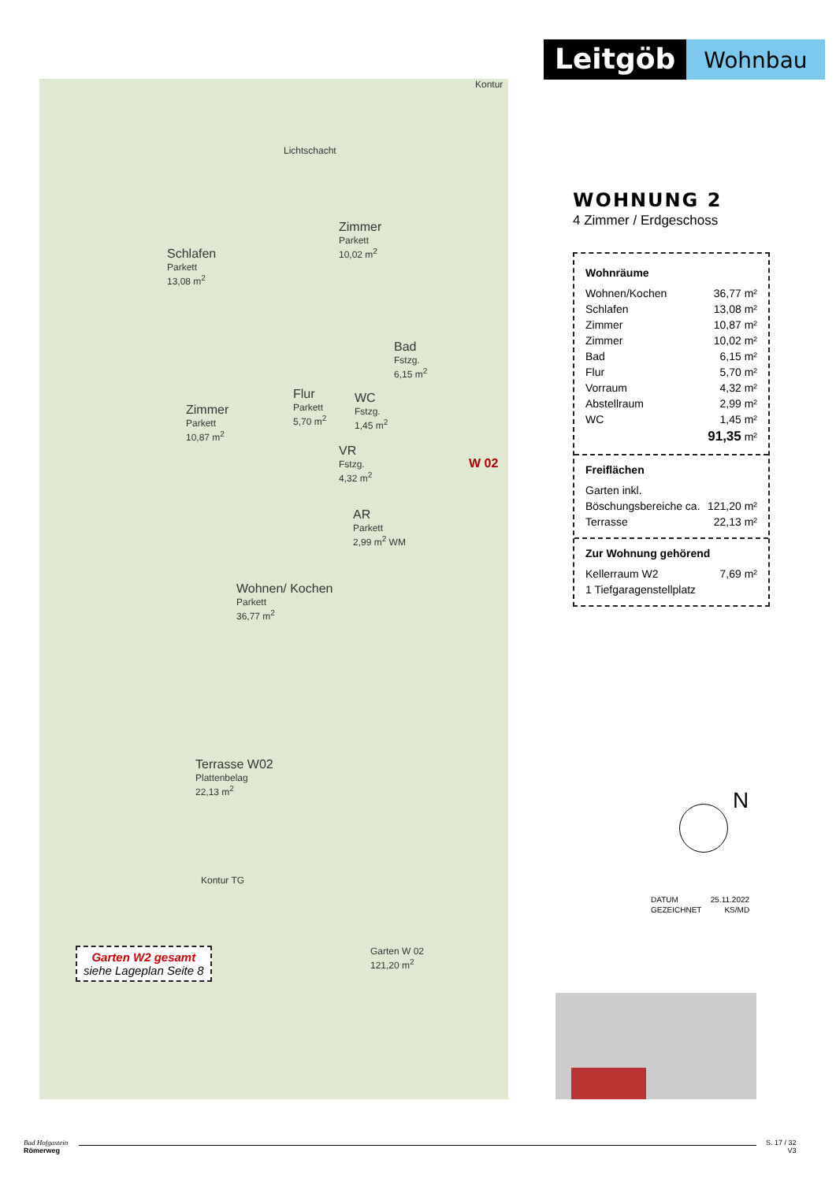Leitgöb
Wohnbau
Kontur
Lichtschacht
Schlafen
Parkett
13,08 m<sup>2</sup>
Zimmer
Parkett
10,02 m<sup>2</sup>
Bad
Fstzg.
6,15 m<sup>2</sup>
Flur
Parkett
5,70 m<sup>2</sup>
Zimmer
Parkett
10,87 m<sup>2</sup>
WC
Fstzg.
1,45 m<sup>2</sup>
VR
Fstzg.
4,32 m<sup>2</sup>
W 02
AR
Parkett
2,99 m<sup>2</sup> WM
Wohnen/ Kochen
Parkett
36,77 m<sup>2</sup>
Terrasse W02
Plattenbelag
22,13 m<sup>2</sup>
Kontur TG
Garten W 02
121,20 m<sup>2</sup>
Garten W2 gesamt
siehe Lageplan Seite 8
WOHNUNG 2
4 Zimmer / Erdgeschoss
Wohnräume
| Wohnen/Kochen | 36,77 m² |
| Schlafen | 13,08 m² |
| Zimmer | 10,87 m² |
| Zimmer | 10,02 m² |
| Bad | 6,15 m² |
| Flur | 5,70 m² |
| Vorraum | 4,32 m² |
| Abstellraum | 2,99 m² |
| WC | 1,45 m² |
| | 91,35 m² |
Freiflächen
| Garten inkl. | |
| Böschungsbereiche ca. | 121,20 m² |
| Terrasse | 22,13 m² |
Zur Wohnung gehörend
| Kellerraum W2 | 7,69 m² |
| 1 Tiefgaragenstellplatz | |
N
| DATUM | 25.11.2022 |
| GEZEICHNET | KS/MD |
Bad Hofgastein
Römerweg
S. 17 / 32
V3